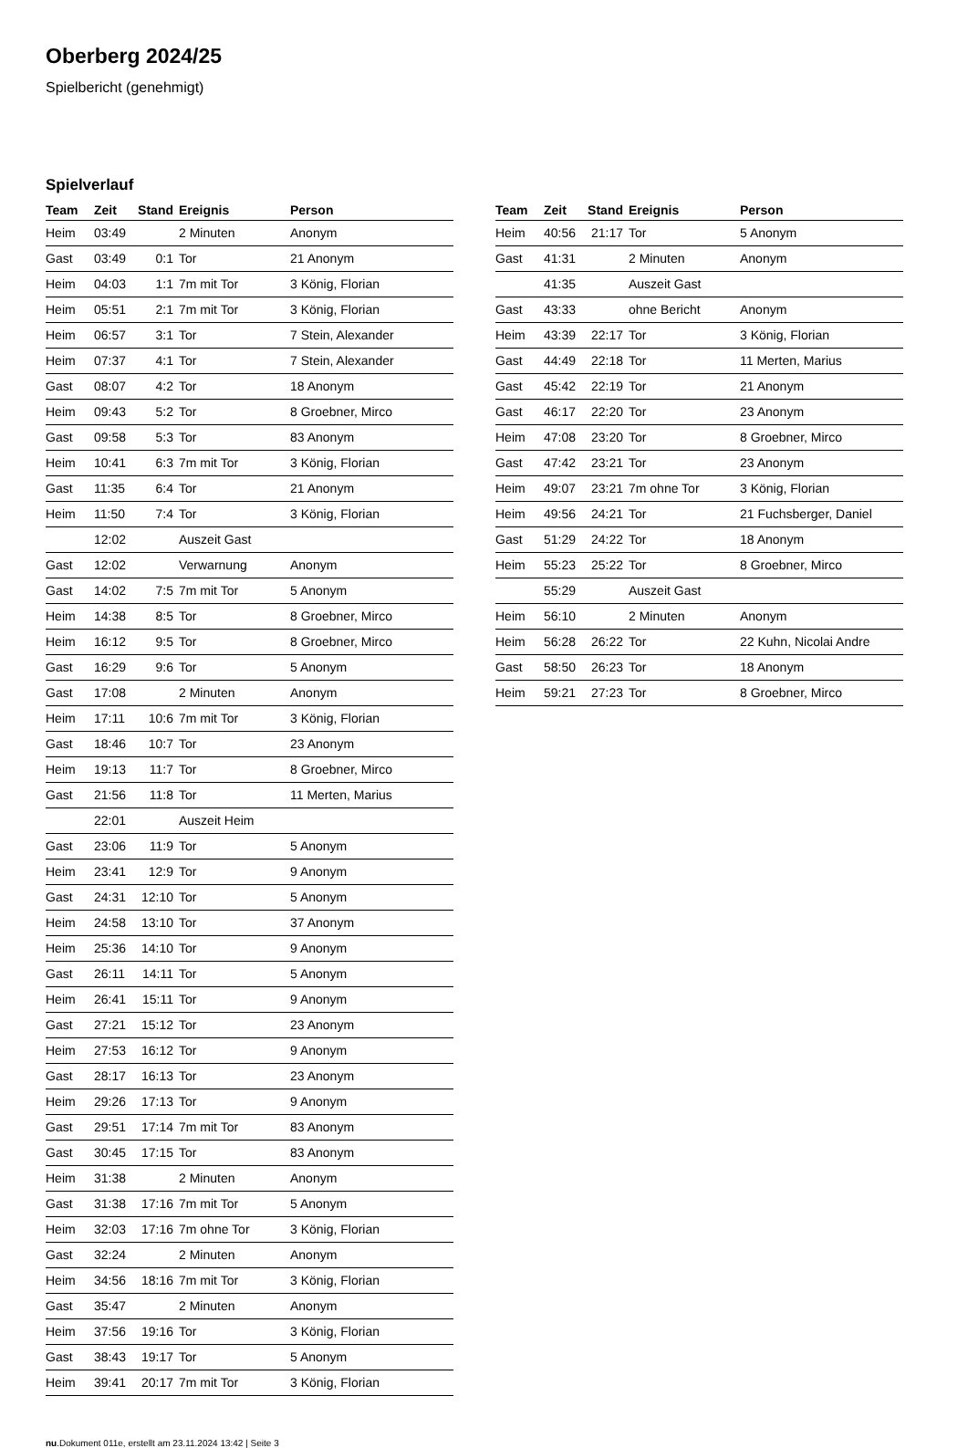Oberberg 2024/25
Spielbericht (genehmigt)
Spielverlauf
| Team | Zeit | Stand | Ereignis | Person |
| --- | --- | --- | --- | --- |
| Heim | 03:49 | | 2 Minuten | Anonym |
| Gast | 03:49 | 0:1 | Tor | 21 Anonym |
| Heim | 04:03 | 1:1 | 7m mit Tor | 3 König, Florian |
| Heim | 05:51 | 2:1 | 7m mit Tor | 3 König, Florian |
| Heim | 06:57 | 3:1 | Tor | 7 Stein, Alexander |
| Heim | 07:37 | 4:1 | Tor | 7 Stein, Alexander |
| Gast | 08:07 | 4:2 | Tor | 18 Anonym |
| Heim | 09:43 | 5:2 | Tor | 8 Groebner, Mirco |
| Gast | 09:58 | 5:3 | Tor | 83 Anonym |
| Heim | 10:41 | 6:3 | 7m mit Tor | 3 König, Florian |
| Gast | 11:35 | 6:4 | Tor | 21 Anonym |
| Heim | 11:50 | 7:4 | Tor | 3 König, Florian |
| | 12:02 | | Auszeit Gast | |
| Gast | 12:02 | | Verwarnung | Anonym |
| Gast | 14:02 | 7:5 | 7m mit Tor | 5 Anonym |
| Heim | 14:38 | 8:5 | Tor | 8 Groebner, Mirco |
| Heim | 16:12 | 9:5 | Tor | 8 Groebner, Mirco |
| Gast | 16:29 | 9:6 | Tor | 5 Anonym |
| Gast | 17:08 | | 2 Minuten | Anonym |
| Heim | 17:11 | 10:6 | 7m mit Tor | 3 König, Florian |
| Gast | 18:46 | 10:7 | Tor | 23 Anonym |
| Heim | 19:13 | 11:7 | Tor | 8 Groebner, Mirco |
| Gast | 21:56 | 11:8 | Tor | 11 Merten, Marius |
| | 22:01 | | Auszeit Heim | |
| Gast | 23:06 | 11:9 | Tor | 5 Anonym |
| Heim | 23:41 | 12:9 | Tor | 9 Anonym |
| Gast | 24:31 | 12:10 | Tor | 5 Anonym |
| Heim | 24:58 | 13:10 | Tor | 37 Anonym |
| Heim | 25:36 | 14:10 | Tor | 9 Anonym |
| Gast | 26:11 | 14:11 | Tor | 5 Anonym |
| Heim | 26:41 | 15:11 | Tor | 9 Anonym |
| Gast | 27:21 | 15:12 | Tor | 23 Anonym |
| Heim | 27:53 | 16:12 | Tor | 9 Anonym |
| Gast | 28:17 | 16:13 | Tor | 23 Anonym |
| Heim | 29:26 | 17:13 | Tor | 9 Anonym |
| Gast | 29:51 | 17:14 | 7m mit Tor | 83 Anonym |
| Gast | 30:45 | 17:15 | Tor | 83 Anonym |
| Heim | 31:38 | | 2 Minuten | Anonym |
| Gast | 31:38 | 17:16 | 7m mit Tor | 5 Anonym |
| Heim | 32:03 | 17:16 | 7m ohne Tor | 3 König, Florian |
| Gast | 32:24 | | 2 Minuten | Anonym |
| Heim | 34:56 | 18:16 | 7m mit Tor | 3 König, Florian |
| Gast | 35:47 | | 2 Minuten | Anonym |
| Heim | 37:56 | 19:16 | Tor | 3 König, Florian |
| Gast | 38:43 | 19:17 | Tor | 5 Anonym |
| Heim | 39:41 | 20:17 | 7m mit Tor | 3 König, Florian |
| Team | Zeit | Stand | Ereignis | Person |
| --- | --- | --- | --- | --- |
| Heim | 40:56 | 21:17 | Tor | 5 Anonym |
| Gast | 41:31 | | 2 Minuten | Anonym |
| | 41:35 | | Auszeit Gast | |
| Gast | 43:33 | | ohne Bericht | Anonym |
| Heim | 43:39 | 22:17 | Tor | 3 König, Florian |
| Gast | 44:49 | 22:18 | Tor | 11 Merten, Marius |
| Gast | 45:42 | 22:19 | Tor | 21 Anonym |
| Gast | 46:17 | 22:20 | Tor | 23 Anonym |
| Heim | 47:08 | 23:20 | Tor | 8 Groebner, Mirco |
| Gast | 47:42 | 23:21 | Tor | 23 Anonym |
| Heim | 49:07 | 23:21 | 7m ohne Tor | 3 König, Florian |
| Heim | 49:56 | 24:21 | Tor | 21 Fuchsberger, Daniel |
| Gast | 51:29 | 24:22 | Tor | 18 Anonym |
| Heim | 55:23 | 25:22 | Tor | 8 Groebner, Mirco |
| | 55:29 | | Auszeit Gast | |
| Heim | 56:10 | | 2 Minuten | Anonym |
| Heim | 56:28 | 26:22 | Tor | 22 Kuhn, Nicolai Andre |
| Gast | 58:50 | 26:23 | Tor | 18 Anonym |
| Heim | 59:21 | 27:23 | Tor | 8 Groebner, Mirco |
nu.Dokument 011e, erstellt am 23.11.2024 13:42 | Seite 3